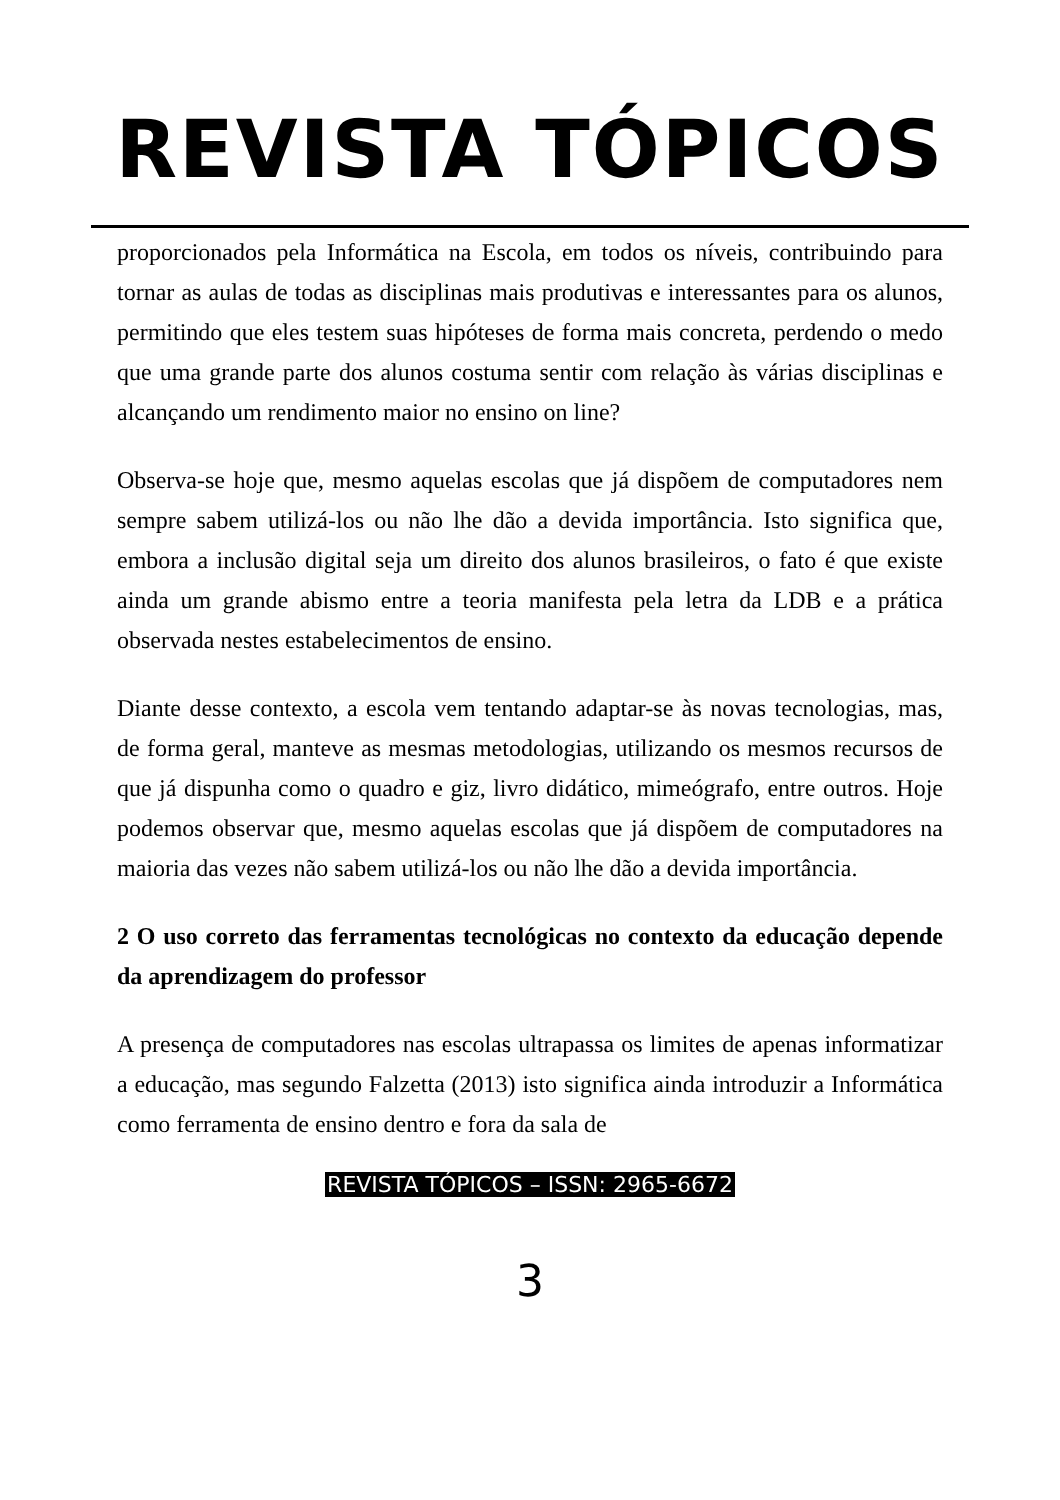REVISTA TÓPICOS
proporcionados pela Informática na Escola, em todos os níveis, contribuindo para tornar as aulas de todas as disciplinas mais produtivas e interessantes para os alunos, permitindo que eles testem suas hipóteses de forma mais concreta, perdendo o medo que uma grande parte dos alunos costuma sentir com relação às várias disciplinas e alcançando um rendimento maior no ensino on line?
Observa-se hoje que, mesmo aquelas escolas que já dispõem de computadores nem sempre sabem utilizá-los ou não lhe dão a devida importância. Isto significa que, embora a inclusão digital seja um direito dos alunos brasileiros, o fato é que existe ainda um grande abismo entre a teoria manifesta pela letra da LDB e a prática observada nestes estabelecimentos de ensino.
Diante desse contexto, a escola vem tentando adaptar-se às novas tecnologias, mas, de forma geral, manteve as mesmas metodologias, utilizando os mesmos recursos de que já dispunha como o quadro e giz, livro didático, mimeógrafo, entre outros. Hoje podemos observar que, mesmo aquelas escolas que já dispõem de computadores na maioria das vezes não sabem utilizá-los ou não lhe dão a devida importância.
2 O uso correto das ferramentas tecnológicas no contexto da educação depende da aprendizagem do professor
A presença de computadores nas escolas ultrapassa os limites de apenas informatizar a educação, mas segundo Falzetta (2013) isto significa ainda introduzir a Informática como ferramenta de ensino dentro e fora da sala de
REVISTA TÓPICOS – ISSN: 2965-6672
3